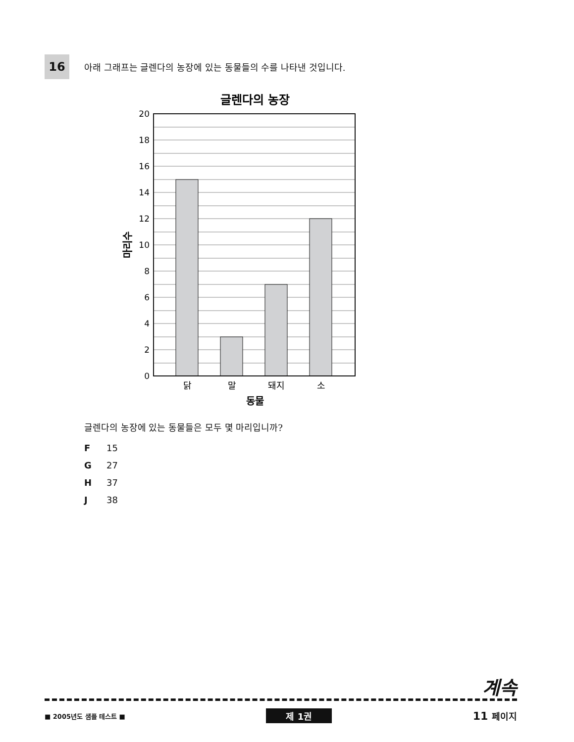16
아래 그래프는 글렌다의 농장에 있는 동물들의 수를 나타낸 것입니다.
글렌다의 농장
20
18
16
14
12
10
8
6
4
2
0
닭
말
돼지
소
동물
마리수
글렌다의 농장에 있는 동물들은 모두 몇 마리입니까?
F 15
G 27
H 37
J 38
계속
■ 2005년도 샘플 테스트 ■ 제 1권 11 페이지